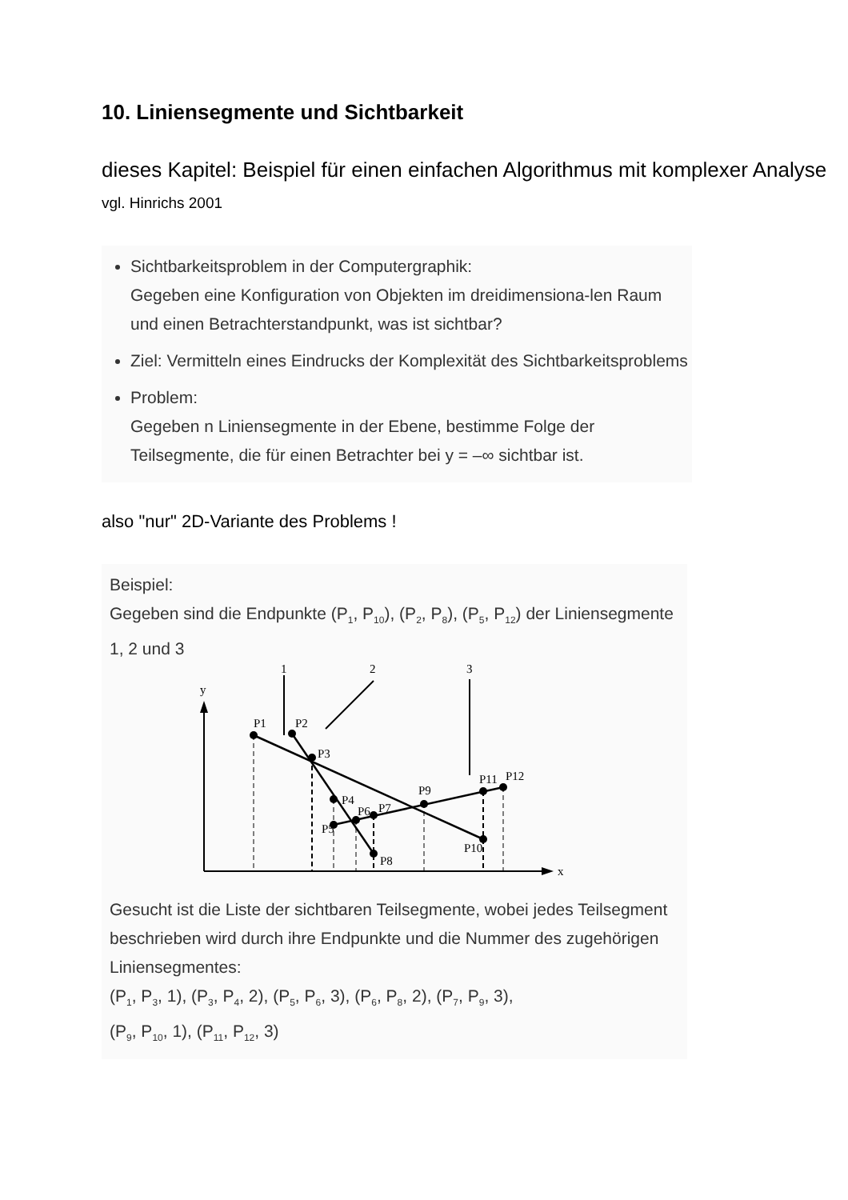10. Liniensegmente und Sichtbarkeit
dieses Kapitel: Beispiel für einen einfachen Algorithmus mit komplexer Analyse
vgl. Hinrichs 2001
Sichtbarkeitsproblem in der Computergraphik:
Gegeben eine Konfiguration von Objekten im dreidimensiona-len Raum und einen Betrachterstandpunkt, was ist sichtbar?
Ziel: Vermitteln eines Eindrucks der Komplexität des Sichtbarkeitsproblems
Problem:
Gegeben n Liniensegmente in der Ebene, bestimme Folge der Teilsegmente, die für einen Betrachter bei y = –∞ sichtbar ist.
also "nur" 2D-Variante des Problems !
Beispiel:
Gegeben sind die Endpunkte (P<sub>1</sub>, P<sub>10</sub>), (P<sub>2</sub>, P<sub>8</sub>), (P<sub>5</sub>, P<sub>12</sub>) der Liniensegmente 1, 2 und 3
x
y
1
2
3
P1
P2
P3
P4
P5
P6
P7
P8
P9
P10
P11
P12
Gesucht ist die Liste der sichtbaren Teilsegmente, wobei jedes Teilsegment beschrieben wird durch ihre Endpunkte und die Nummer des zugehörigen Liniensegmentes:
(P<sub>1</sub>, P<sub>3</sub>, 1), (P<sub>3</sub>, P<sub>4</sub>, 2), (P<sub>5</sub>, P<sub>6</sub>, 3), (P<sub>6</sub>, P<sub>8</sub>, 2), (P<sub>7</sub>, P<sub>9</sub>, 3),
(P<sub>9</sub>, P<sub>10</sub>, 1), (P<sub>11</sub>, P<sub>12</sub>, 3)